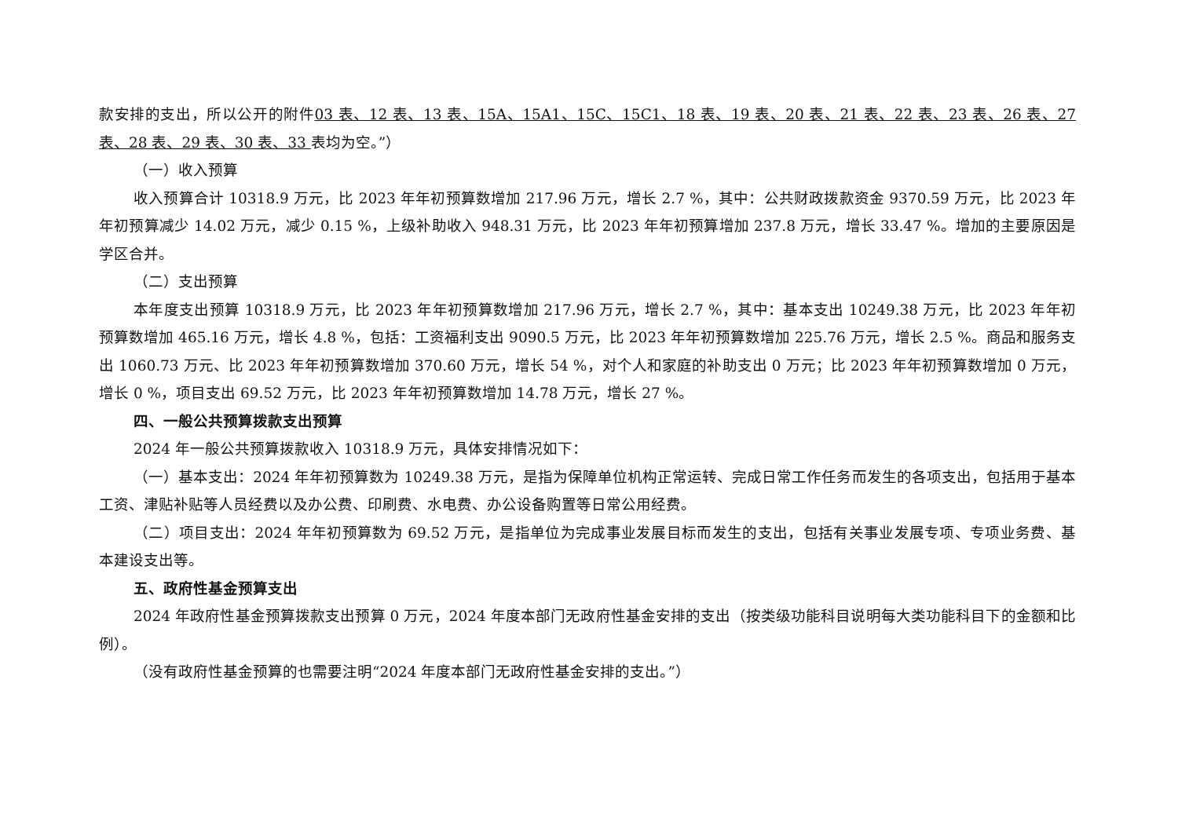款安排的支出，所以公开的附件03 表、12 表、13 表、15A、15A1、15C、15C1、18 表、19 表、20 表、21 表、22 表、23 表、26 表、27 表、28 表、29 表、30 表、33 表均为空。”）
（一）收入预算
收入预算合计 10318.9 万元，比 2023 年年初预算数增加 217.96 万元，增长 2.7 %，其中：公共财政拨款资金 9370.59 万元，比 2023 年年初预算减少 14.02 万元，减少 0.15 %，上级补助收入 948.31 万元，比 2023 年年初预算增加 237.8 万元，增长 33.47 %。增加的主要原因是学区合并。
（二）支出预算
本年度支出预算 10318.9 万元，比 2023 年年初预算数增加 217.96 万元，增长 2.7 %，其中：基本支出 10249.38 万元，比 2023 年年初预算数增加 465.16 万元，增长 4.8 %，包括：工资福利支出 9090.5 万元，比 2023 年年初预算数增加 225.76 万元，增长 2.5 %。商品和服务支出 1060.73 万元、比 2023 年年初预算数增加 370.60 万元，增长 54 %，对个人和家庭的补助支出 0 万元；比 2023 年年初预算数增加 0 万元，增长 0 %，项目支出 69.52 万元，比 2023 年年初预算数增加 14.78 万元，增长 27 %。
四、一般公共预算拨款支出预算
2024 年一般公共预算拨款收入 10318.9 万元，具体安排情况如下：
（一）基本支出：2024 年年初预算数为 10249.38 万元，是指为保障单位机构正常运转、完成日常工作任务而发生的各项支出，包括用于基本工资、津贴补贴等人员经费以及办公费、印刷费、水电费、办公设备购置等日常公用经费。
（二）项目支出：2024 年年初预算数为 69.52 万元，是指单位为完成事业发展目标而发生的支出，包括有关事业发展专项、专项业务费、基本建设支出等。
五、政府性基金预算支出
2024 年政府性基金预算拨款支出预算 0 万元，2024 年度本部门无政府性基金安排的支出（按类级功能科目说明每大类功能科目下的金额和比例）。
（没有政府性基金预算的也需要注明“2024 年度本部门无政府性基金安排的支出。”）